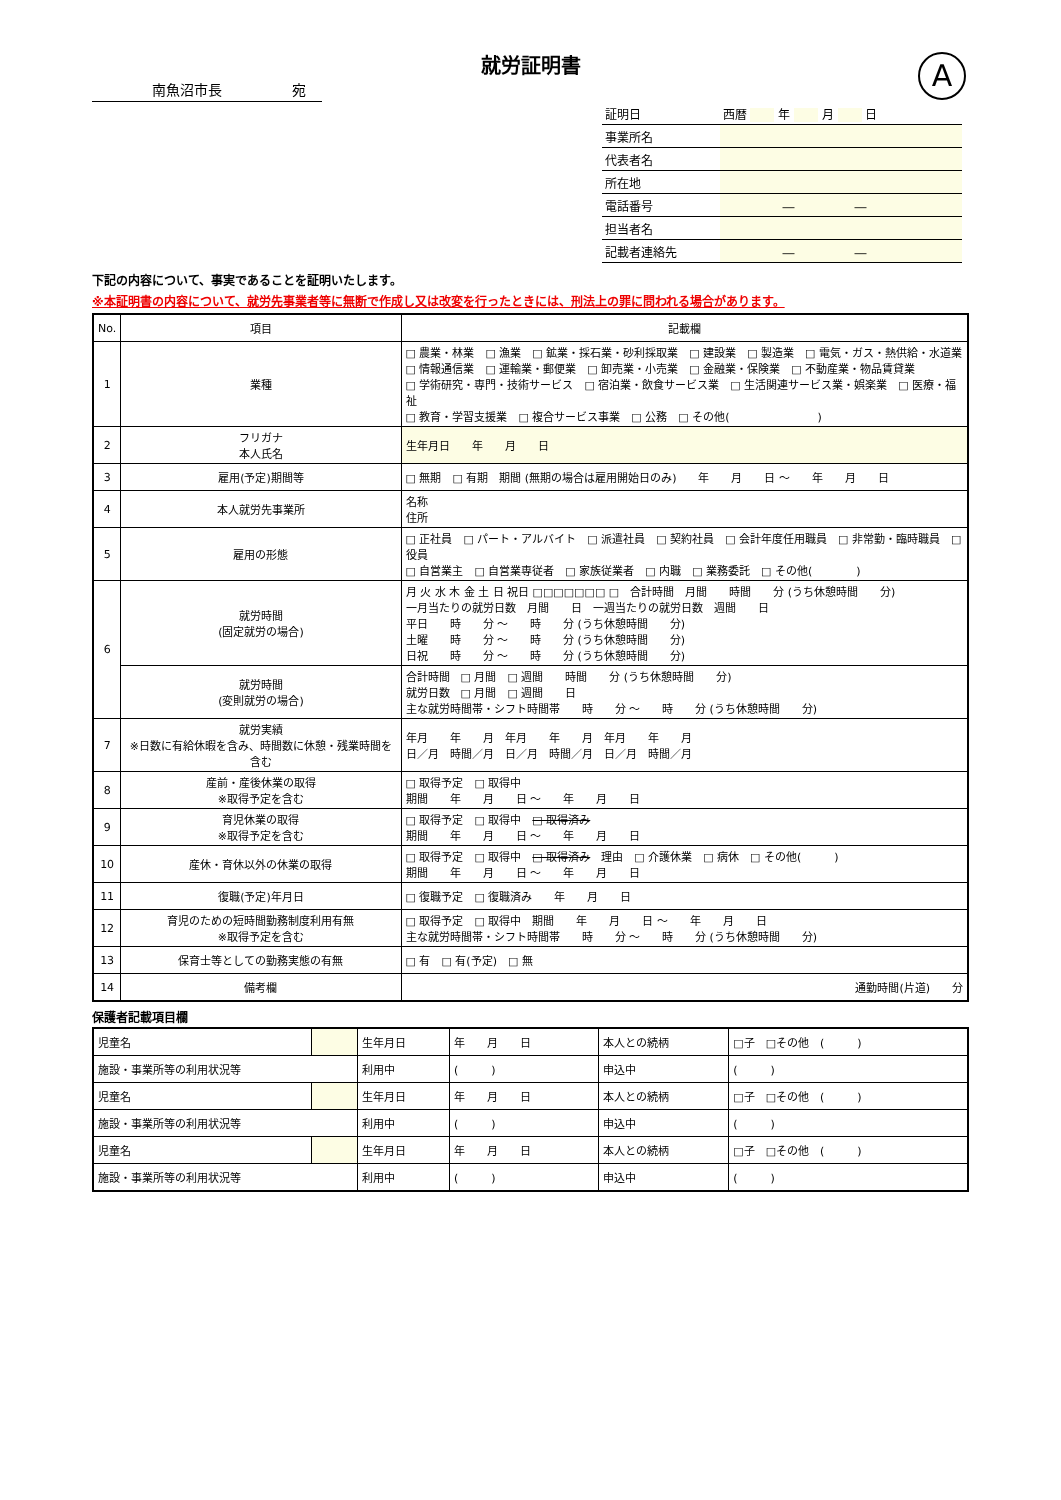就労証明書
A
南魚沼市長　　　　　宛
| 証明日 | 西暦 年 月 日 |
| 事業所名 | |
| 代表者名 | |
| 所在地 | |
| 電話番号 | ― ― |
| 担当者名 | |
| 記載者連絡先 | ― ― |
下記の内容について、事実であることを証明いたします。
※本証明書の内容について、就労先事業者等に無断で作成し又は改変を行ったときには、刑法上の罪に問われる場合があります。
| No. | 項目 | 記載欄 |
| --- | --- | --- |
| 1 | 業種 | □ 農業・林業 □ 漁業 □ 鉱業・採石業・砂利採取業 □ 建設業 □ 製造業 □ 電気・ガス・熱供給・水道業 □ 情報通信業 □ 運輸業・郵便業 □ 卸売業・小売業 □ 金融業・保険業 □ 不動産業・物品賃貸業 □ 学術研究・専門・技術サービス □ 宿泊業・飲食サービス業 □ 生活関連サービス業・娯楽業 □ 医療・福祉 □ 教育・学習支援業 □ 複合サービス事業 □ 公務 □ その他( ) |
| 2 | フリガナ 本人氏名 | 生年月日 年 月 日 |
| 3 | 雇用(予定)期間等 | □ 無期 □ 有期 期間 (無期の場合は雇用開始日のみ) 年 月 日 ～ 年 月 日 |
| 4 | 本人就労先事業所 | 名称 住所 |
| 5 | 雇用の形態 | □ 正社員 □ パート・アルバイト □ 派遣社員 □ 契約社員 □ 会計年度任用職員 □ 非常勤・臨時職員 □ 役員 □ 自営業主 □ 自営業専従者 □ 家族従業者 □ 内職 □ 業務委託 □ その他( ) |
| 6 | 就労時間 (固定就労の場合) | 月 火 水 木 金 土 日 祝日 □□□□□□□ □ 合計時間 月間 時間 分 (うち休憩時間 分) 一月当たりの就労日数 月間 日 一週当たりの就労日数 週間 日 平日 時 分 ～ 時 分 (うち休憩時間 分) 土曜 時 分 ～ 時 分 (うち休憩時間 分) 日祝 時 分 ～ 時 分 (うち休憩時間 分) |
| | 就労時間 (変則就労の場合) | 合計時間 □ 月間 □ 週間 時間 分 (うち休憩時間 分) 就労日数 □ 月間 □ 週間 日 主な就労時間帯・シフト時間帯 時 分 ～ 時 分 (うち休憩時間 分) |
| 7 | 就労実績 ※日数に有給休暇を含み、時間数に休憩・残業時間を含む | 年月 年 月 年月 年 月 年月 年 月 日／月 時間／月 日／月 時間／月 日／月 時間／月 |
| 8 | 産前・産後休業の取得 ※取得予定を含む | □ 取得予定 □ 取得中 期間 年 月 日 ～ 年 月 日 |
| 9 | 育児休業の取得 ※取得予定を含む | □ 取得予定 □ 取得中 □ 取得済み 期間 年 月 日 ～ 年 月 日 |
| 10 | 産休・育休以外の休業の取得 | □ 取得予定 □ 取得中 □ 取得済み 理由 □ 介護休業 □ 病休 □ その他( ) 期間 年 月 日 ～ 年 月 日 |
| 11 | 復職(予定)年月日 | □ 復職予定 □ 復職済み 年 月 日 |
| 12 | 育児のための短時間勤務制度利用有無 ※取得予定を含む | □ 取得予定 □ 取得中 期間 年 月 日 ～ 年 月 日 主な就労時間帯・シフト時間帯 時 分 ～ 時 分 (うち休憩時間 分) |
| 13 | 保育士等としての勤務実態の有無 | □ 有 □ 有(予定) □ 無 |
| 14 | 備考欄 | 通勤時間(片道) 分 |
保護者記載項目欄
| 児童名 | | 生年月日 | 年 月 日 | 本人との続柄 | □子 □その他 ( ) |
| 施設・事業所等の利用状況等 | | 利用中 | ( ) | 申込中 | ( ) |
| 児童名 | | 生年月日 | 年 月 日 | 本人との続柄 | □子 □その他 ( ) |
| 施設・事業所等の利用状況等 | | 利用中 | ( ) | 申込中 | ( ) |
| 児童名 | | 生年月日 | 年 月 日 | 本人との続柄 | □子 □その他 ( ) |
| 施設・事業所等の利用状況等 | | 利用中 | ( ) | 申込中 | ( ) |